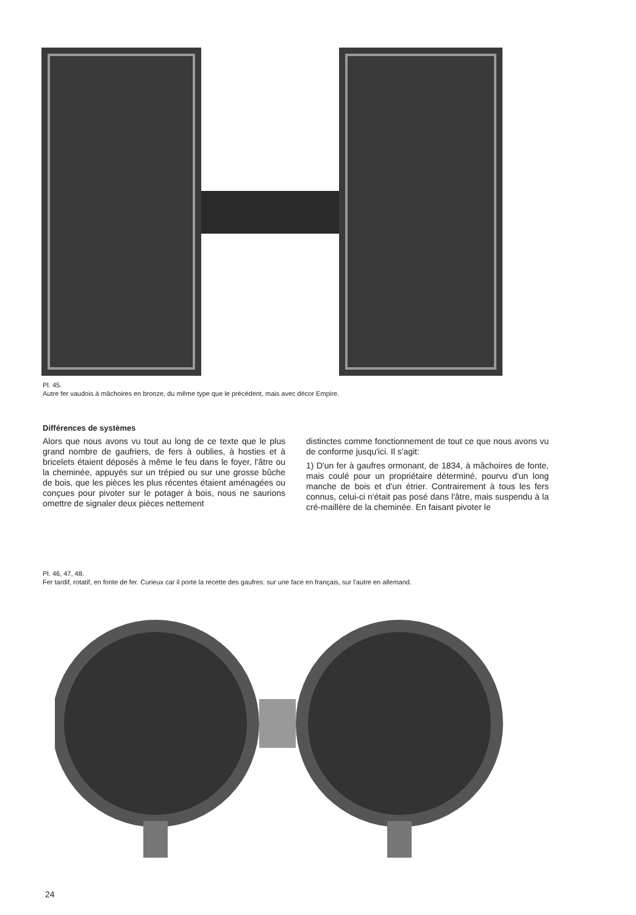Pl. 45.
Autre fer vaudois à mâchoires en bronze, du même type que le précédent, mais avec décor Empire.
Différences de systèmes
Alors que nous avons vu tout au long de ce texte que le plus grand nombre de gaufriers, de fers à oublies, à hosties et à bricelets étaient déposés à même le feu dans le foyer, l'âtre ou la cheminée, appuyés sur un trépied ou sur une grosse bûche de bois, que les pièces les plus récentes étaient aménagées ou conçues pour pivoter sur le potager à bois, nous ne saurions omettre de signaler deux pièces nettement
distinctes comme fonctionnement de tout ce que nous avons vu de conforme jusqu'ici. Il s'agit:
1) D'un fer à gaufres ormonant, de 1834, à mâchoires de fonte, mais coulé pour un propriétaire déterminé, pourvu d'un long manche de bois et d'un étrier. Contrairement à tous les fers connus, celui-ci n'était pas posé dans l'âtre, mais suspendu à la cré-maillère de la cheminée. En faisant pivoter le
Pl. 46, 47, 48.
Fer tardif, rotatif, en fonte de fer. Curieux car il porte la recette des gaufres: sur une face en français, sur l'autre en allemand.
24